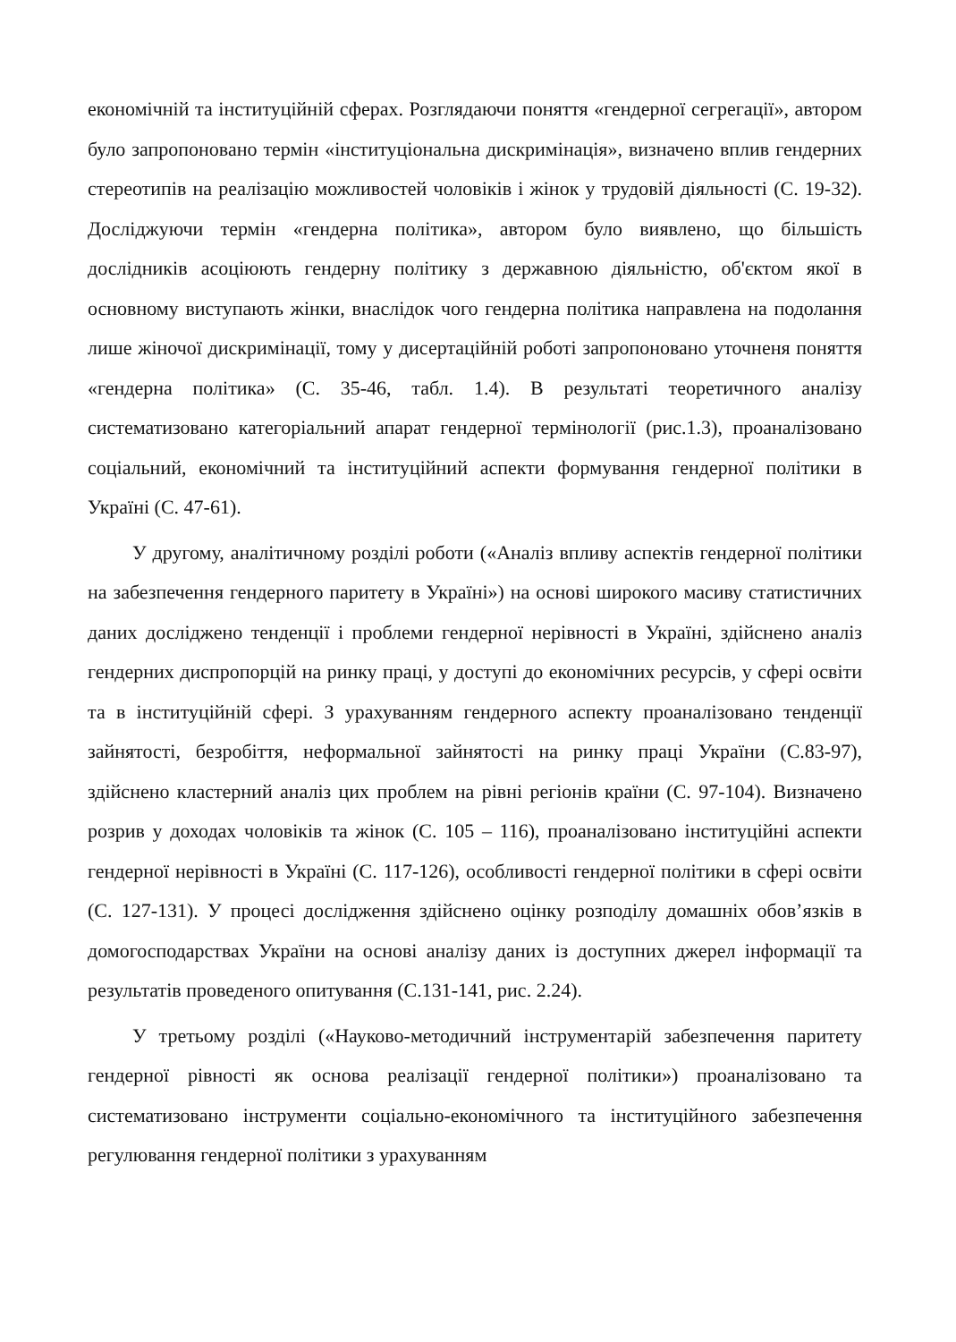економічній та інституційній сферах. Розглядаючи поняття «гендерної сегрегації», автором було запропоновано термін «інституціональна дискримінація», визначено вплив гендерних стереотипів на реалізацію можливостей чоловіків і жінок у трудовій діяльності (С. 19-32). Досліджуючи термін «гендерна політика», автором було виявлено, що більшість дослідників асоціюють гендерну політику з державною діяльністю, об'єктом якої в основному виступають жінки, внаслідок чого гендерна політика направлена на подолання лише жіночої дискримінації, тому у дисертаційній роботі запропоновано уточненя поняття «гендерна політика» (С. 35-46, табл. 1.4). В результаті теоретичного аналізу систематизовано категоріальний апарат гендерної термінології (рис.1.3), проаналізовано соціальний, економічний та інституційний аспекти формування гендерної політики в Україні (С. 47-61).
У другому, аналітичному розділі роботи («Аналіз впливу аспектів гендерної політики на забезпечення гендерного паритету в Україні») на основі широкого масиву статистичних даних досліджено тенденції і проблеми гендерної нерівності в Україні, здійснено аналіз гендерних диспропорцій на ринку праці, у доступі до економічних ресурсів, у сфері освіти та в інституційній сфері. З урахуванням гендерного аспекту проаналізовано тенденції зайнятості, безробіття, неформальної зайнятості на ринку праці України (С.83-97), здійснено кластерний аналіз цих проблем на рівні регіонів країни (С. 97-104). Визначено розрив у доходах чоловіків та жінок (С. 105 – 116), проаналізовано інституційні аспекти гендерної нерівності в Україні (С. 117-126), особливості гендерної політики в сфері освіти (С. 127-131). У процесі дослідження здійснено оцінку розподілу домашніх обов’язків в домогосподарствах України на основі аналізу даних із доступних джерел інформації та результатів проведеного опитування (С.131-141, рис. 2.24).
У третьому розділі («Науково-методичний інструментарій забезпечення паритету гендерної рівності як основа реалізації гендерної політики») проаналізовано та систематизовано інструменти соціально-економічного та інституційного забезпечення регулювання гендерної політики з урахуванням